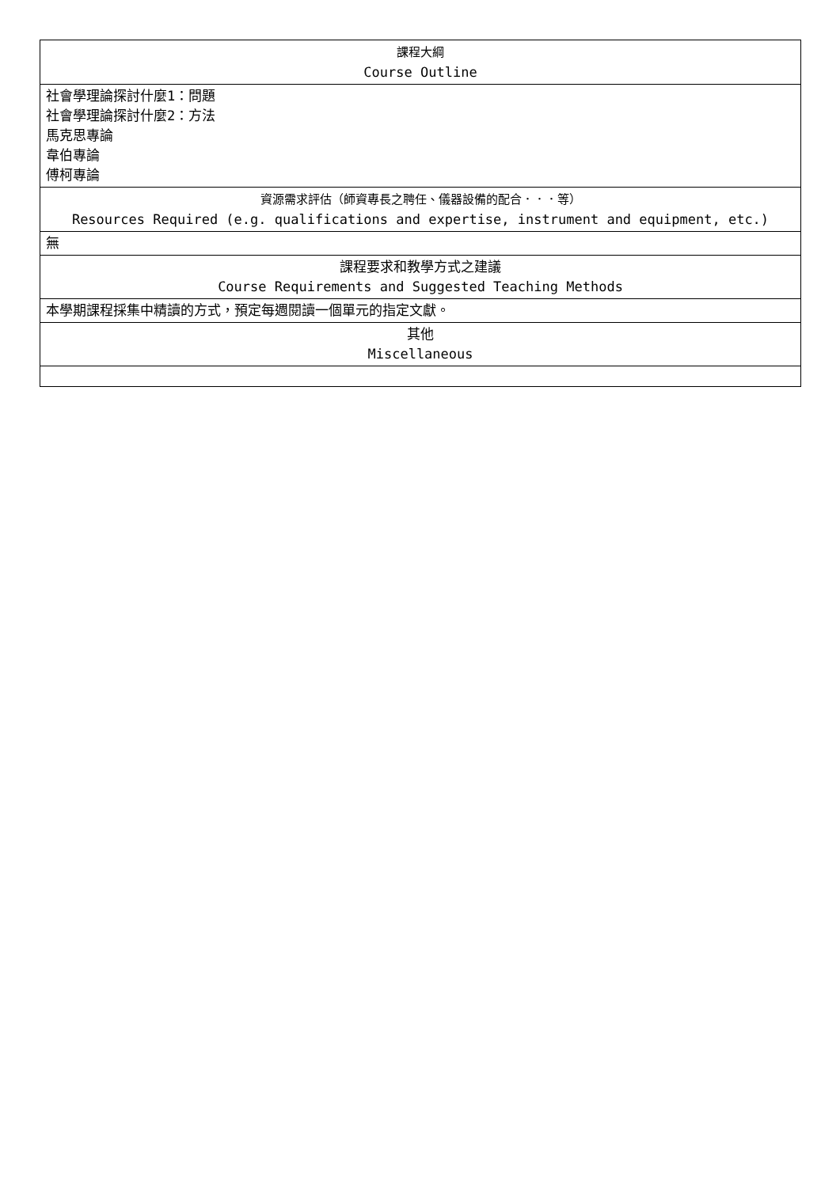| 課程大綱 Course Outline |
| 社會學理論探討什麼1：問題 社會學理論探討什麼2：方法 馬克思專論 韋伯專論 傅柯專論 |
| 資源需求評估（師資專長之聘任、儀器設備的配合．．．等） Resources Required (e.g. qualifications and expertise, instrument and equipment, etc.) |
| 無 |
| 課程要求和教學方式之建議 Course Requirements and Suggested Teaching Methods |
| 本學期課程採集中精讀的方式，預定每週閱讀一個單元的指定文獻。 |
| 其他 Miscellaneous |